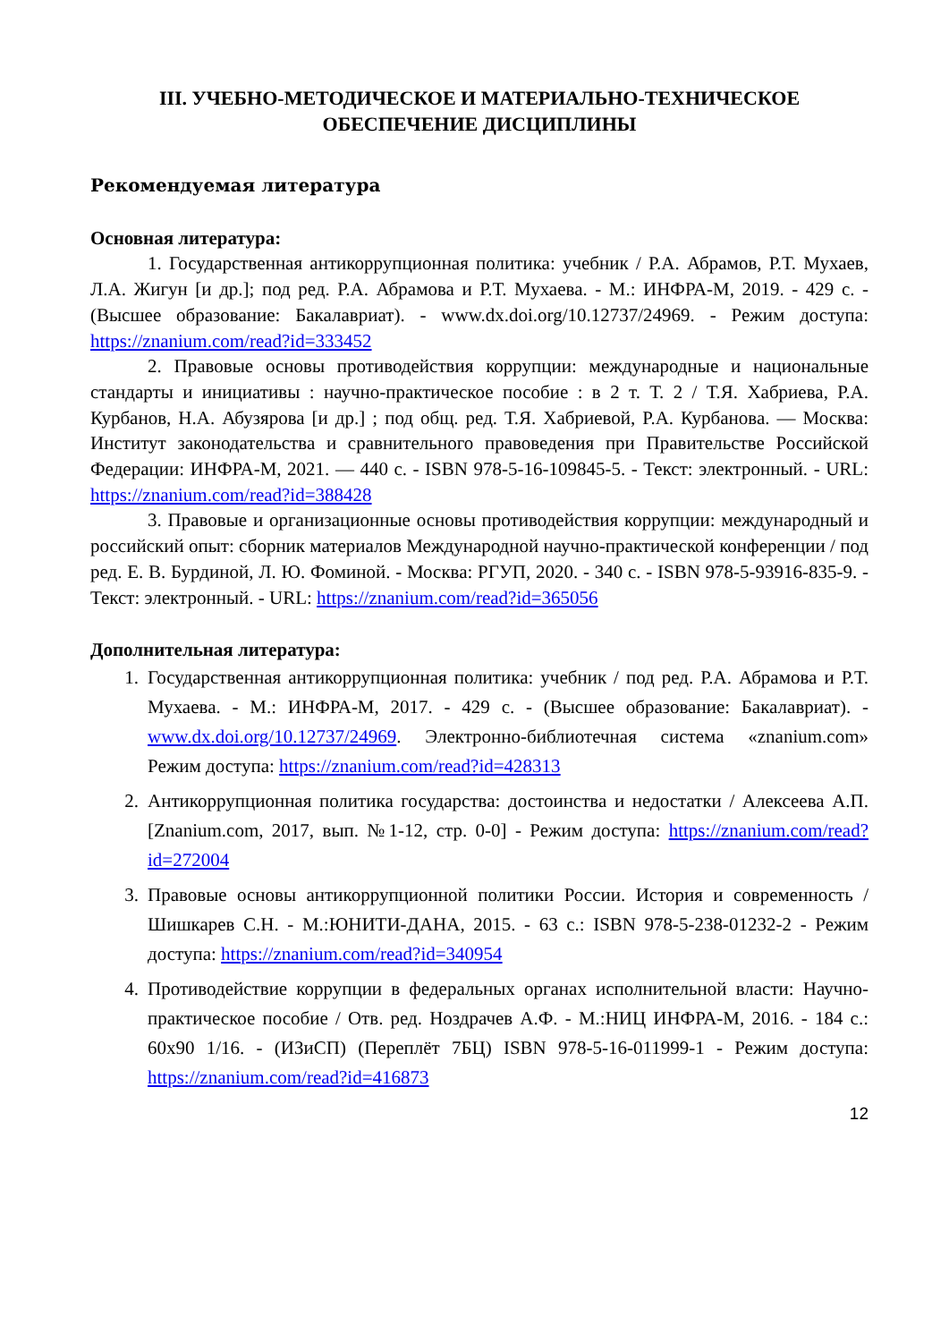III. УЧЕБНО-МЕТОДИЧЕСКОЕ И МАТЕРИАЛЬНО-ТЕХНИЧЕСКОЕ ОБЕСПЕЧЕНИЕ ДИСЦИПЛИНЫ
Рекомендуемая литература
Основная литература:
1. Государственная антикоррупционная политика: учебник / Р.А. Абрамов, Р.Т. Мухаев, Л.А. Жигун [и др.]; под ред. Р.А. Абрамова и Р.Т. Мухаева. - М.: ИНФРА-М, 2019. - 429 с. - (Высшее образование: Бакалавриат). - www.dx.doi.org/10.12737/24969. - Режим доступа: https://znanium.com/read?id=333452
2. Правовые основы противодействия коррупции: международные и национальные стандарты и инициативы : научно-практическое пособие : в 2 т. Т. 2 / Т.Я. Хабриева, Р.А. Курбанов, Н.А. Абузярова [и др.] ; под общ. ред. Т.Я. Хабриевой, Р.А. Курбанова. — Москва: Институт законодательства и сравнительного правоведения при Правительстве Российской Федерации: ИНФРА-М, 2021. — 440 с. - ISBN 978-5-16-109845-5. - Текст: электронный. - URL: https://znanium.com/read?id=388428
3. Правовые и организационные основы противодействия коррупции: международный и российский опыт: сборник материалов Международной научно-практической конференции / под ред. Е. В. Бурдиной, Л. Ю. Фоминой. - Москва: РГУП, 2020. - 340 с. - ISBN 978-5-93916-835-9. - Текст: электронный. - URL: https://znanium.com/read?id=365056
Дополнительная литература:
1. Государственная антикоррупционная политика: учебник / под ред. Р.А. Абрамова и Р.Т. Мухаева. - М.: ИНФРА-М, 2017. - 429 с. - (Высшее образование: Бакалавриат). - www.dx.doi.org/10.12737/24969. Электронно-библиотечная система «znanium.com» Режим доступа: https://znanium.com/read?id=428313
2. Антикоррупционная политика государства: достоинства и недостатки / Алексеева А.П. [Znanium.com, 2017, вып. №1-12, стр. 0-0] - Режим доступа: https://znanium.com/read?id=272004
3. Правовые основы антикоррупционной политики России. История и современность / Шишкарев С.Н. - М.:ЮНИТИ-ДАНА, 2015. - 63 с.: ISBN 978-5-238-01232-2 - Режим доступа: https://znanium.com/read?id=340954
4. Противодействие коррупции в федеральных органах исполнительной власти: Научно-практическое пособие / Отв. ред. Ноздрачев А.Ф. - М.:НИЦ ИНФРА-М, 2016. - 184 с.: 60x90 1/16. - (ИЗиСП) (Переплёт 7БЦ) ISBN 978-5-16-011999-1 - Режим доступа: https://znanium.com/read?id=416873
12